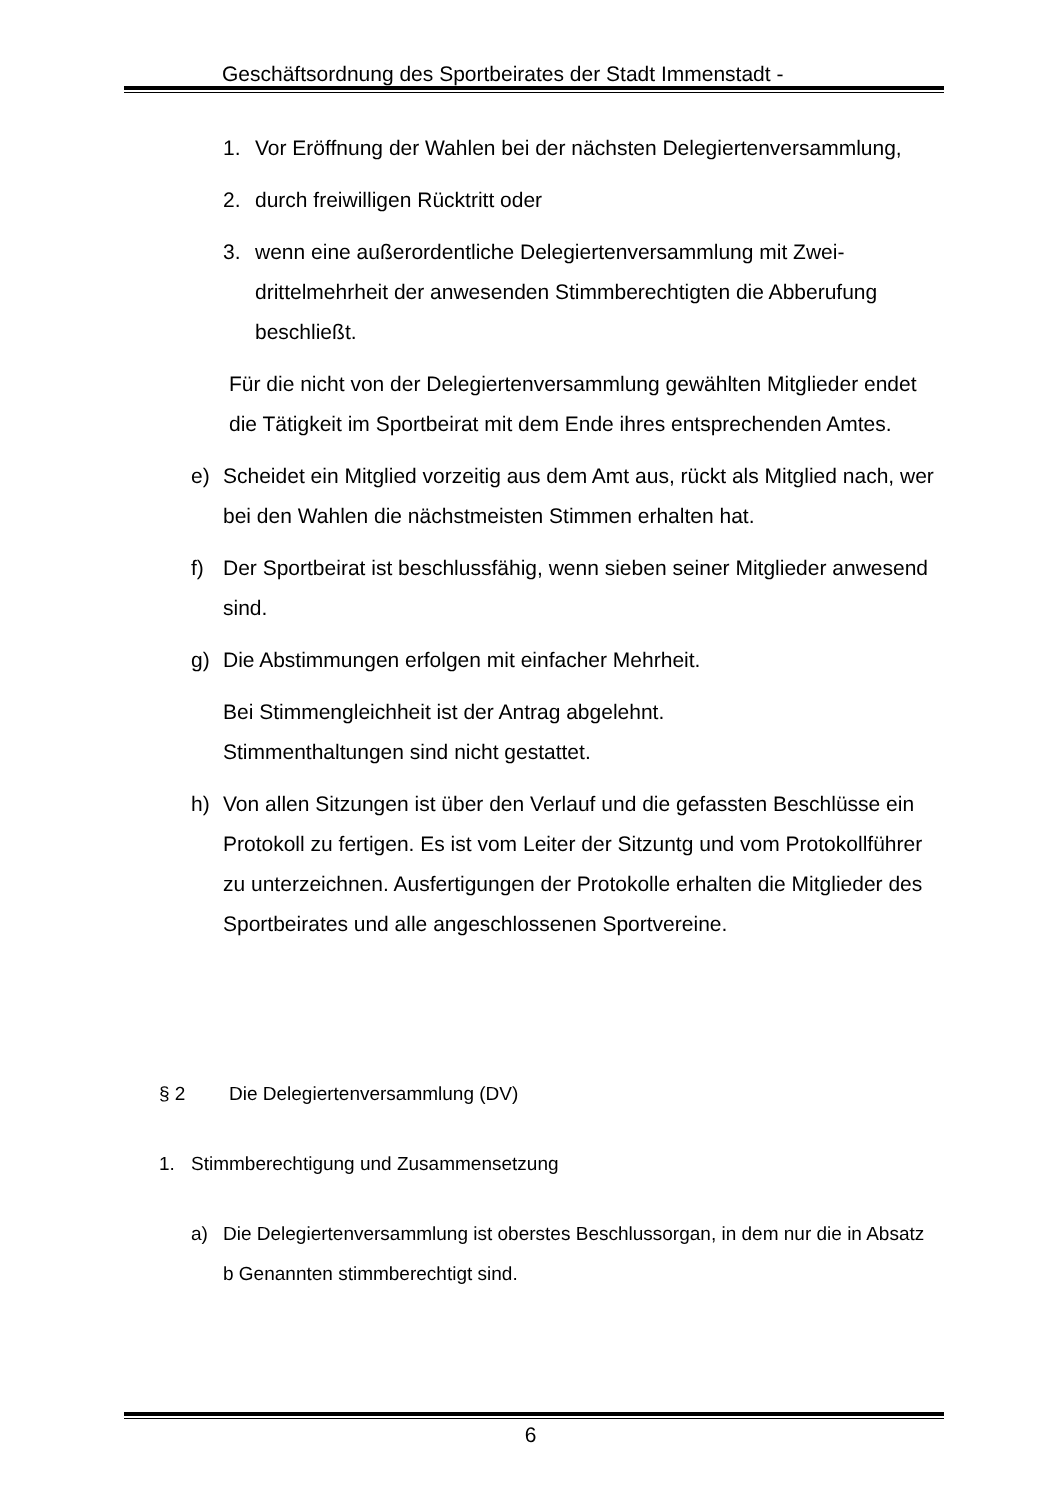Geschäftsordnung des Sportbeirates der Stadt Immenstadt -
1. Vor Eröffnung der Wahlen bei der nächsten Delegiertenversamm­lung,
2. durch freiwilligen Rücktritt oder
3. wenn eine außerordentliche Delegiertenversammlung mit Zwei­drittelmehrheit der anwesenden Stimmberechtigten die Abberu­fung beschließt.
Für die nicht von der Delegiertenversammlung gewählten Mitglieder endet die Tätigkeit im Sportbeirat mit dem Ende ihres entsprechen­den Amtes.
e) Scheidet ein Mitglied vorzeitig aus dem Amt aus, rückt als Mitglied nach, wer bei den Wahlen die nächstmeisten Stimmen erhalten hat.
f) Der Sportbeirat ist beschlussfähig, wenn sieben seiner Mitglieder anwesend sind.
g) Die Abstimmungen erfolgen mit einfacher Mehrheit.
Bei Stimmengleichheit ist der Antrag abgelehnt.
Stimmenthaltungen sind nicht gestattet.
h) Von allen Sitzungen ist über den Verlauf und die gefassten Be­schlüsse ein Protokoll zu fertigen. Es ist vom Leiter der Sitzuntg und vom Protokollführer zu unterzeichnen. Ausfertigungen der Protokolle erhalten die Mitglieder des Sportbeirates und alle angeschlossenen Sportvereine.
§ 2 Die Delegiertenversammlung (DV)
1. Stimmberechtigung und Zusammensetzung
a) Die Delegiertenversammlung ist oberstes Beschlussorgan, in dem nur die in Absatz b Genannten stimmberechtigt sind.
6